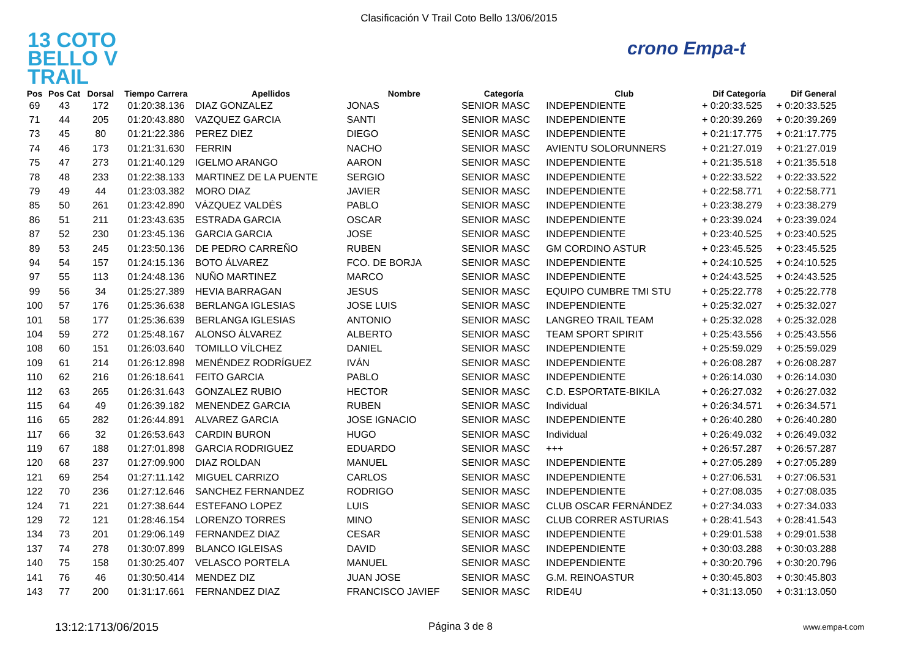Clasificación V Trail Coto Bello 13/06/2015
13 COTO
BELLO V TRAIL
crono Empa-t
| Pos | Pos Cat | Dorsal | Tiempo Carrera | Apellidos | Nombre | Categoría | Club | Dif Categoría | Dif General |
| --- | --- | --- | --- | --- | --- | --- | --- | --- | --- |
| 69 | 43 | 172 | 01:20:38.136 | DIAZ GONZALEZ | JONAS | SENIOR MASC | INDEPENDIENTE | + 0:20:33.525 | + 0:20:33.525 |
| 71 | 44 | 205 | 01:20:43.880 | VAZQUEZ GARCIA | SANTI | SENIOR MASC | INDEPENDIENTE | + 0:20:39.269 | + 0:20:39.269 |
| 73 | 45 | 80 | 01:21:22.386 | PEREZ DIEZ | DIEGO | SENIOR MASC | INDEPENDIENTE | + 0:21:17.775 | + 0:21:17.775 |
| 74 | 46 | 173 | 01:21:31.630 | FERRIN | NACHO | SENIOR MASC | AVIENTU SOLORUNNERS | + 0:21:27.019 | + 0:21:27.019 |
| 75 | 47 | 273 | 01:21:40.129 | IGELMO ARANGO | AARON | SENIOR MASC | INDEPENDIENTE | + 0:21:35.518 | + 0:21:35.518 |
| 78 | 48 | 233 | 01:22:38.133 | MARTINEZ DE LA PUENTE | SERGIO | SENIOR MASC | INDEPENDIENTE | + 0:22:33.522 | + 0:22:33.522 |
| 79 | 49 | 44 | 01:23:03.382 | MORO DIAZ | JAVIER | SENIOR MASC | INDEPENDIENTE | + 0:22:58.771 | + 0:22:58.771 |
| 85 | 50 | 261 | 01:23:42.890 | VÁZQUEZ VALDÉS | PABLO | SENIOR MASC | INDEPENDIENTE | + 0:23:38.279 | + 0:23:38.279 |
| 86 | 51 | 211 | 01:23:43.635 | ESTRADA GARCIA | OSCAR | SENIOR MASC | INDEPENDIENTE | + 0:23:39.024 | + 0:23:39.024 |
| 87 | 52 | 230 | 01:23:45.136 | GARCIA GARCIA | JOSE | SENIOR MASC | INDEPENDIENTE | + 0:23:40.525 | + 0:23:40.525 |
| 89 | 53 | 245 | 01:23:50.136 | DE PEDRO CARREÑO | RUBEN | SENIOR MASC | GM CORDINO ASTUR | + 0:23:45.525 | + 0:23:45.525 |
| 94 | 54 | 157 | 01:24:15.136 | BOTO ÁLVAREZ | FCO. DE BORJA | SENIOR MASC | INDEPENDIENTE | + 0:24:10.525 | + 0:24:10.525 |
| 97 | 55 | 113 | 01:24:48.136 | NUÑO MARTINEZ | MARCO | SENIOR MASC | INDEPENDIENTE | + 0:24:43.525 | + 0:24:43.525 |
| 99 | 56 | 34 | 01:25:27.389 | HEVIA BARRAGAN | JESUS | SENIOR MASC | EQUIPO CUMBRE TMI STU | + 0:25:22.778 | + 0:25:22.778 |
| 100 | 57 | 176 | 01:25:36.638 | BERLANGA IGLESIAS | JOSE LUIS | SENIOR MASC | INDEPENDIENTE | + 0:25:32.027 | + 0:25:32.027 |
| 101 | 58 | 177 | 01:25:36.639 | BERLANGA IGLESIAS | ANTONIO | SENIOR MASC | LANGREO TRAIL TEAM | + 0:25:32.028 | + 0:25:32.028 |
| 104 | 59 | 272 | 01:25:48.167 | ALONSO ÁLVAREZ | ALBERTO | SENIOR MASC | TEAM SPORT SPIRIT | + 0:25:43.556 | + 0:25:43.556 |
| 108 | 60 | 151 | 01:26:03.640 | TOMILLO VÍLCHEZ | DANIEL | SENIOR MASC | INDEPENDIENTE | + 0:25:59.029 | + 0:25:59.029 |
| 109 | 61 | 214 | 01:26:12.898 | MENÉNDEZ RODRÍGUEZ | IVÁN | SENIOR MASC | INDEPENDIENTE | + 0:26:08.287 | + 0:26:08.287 |
| 110 | 62 | 216 | 01:26:18.641 | FEITO GARCIA | PABLO | SENIOR MASC | INDEPENDIENTE | + 0:26:14.030 | + 0:26:14.030 |
| 112 | 63 | 265 | 01:26:31.643 | GONZALEZ RUBIO | HECTOR | SENIOR MASC | C.D. ESPORTATE-BIKILA | + 0:26:27.032 | + 0:26:27.032 |
| 115 | 64 | 49 | 01:26:39.182 | MENENDEZ GARCIA | RUBEN | SENIOR MASC | Individual | + 0:26:34.571 | + 0:26:34.571 |
| 116 | 65 | 282 | 01:26:44.891 | ALVAREZ GARCIA | JOSE IGNACIO | SENIOR MASC | INDEPENDIENTE | + 0:26:40.280 | + 0:26:40.280 |
| 117 | 66 | 32 | 01:26:53.643 | CARDIN BURON | HUGO | SENIOR MASC | Individual | + 0:26:49.032 | + 0:26:49.032 |
| 119 | 67 | 188 | 01:27:01.898 | GARCIA RODRIGUEZ | EDUARDO | SENIOR MASC | +++ | + 0:26:57.287 | + 0:26:57.287 |
| 120 | 68 | 237 | 01:27:09.900 | DIAZ ROLDAN | MANUEL | SENIOR MASC | INDEPENDIENTE | + 0:27:05.289 | + 0:27:05.289 |
| 121 | 69 | 254 | 01:27:11.142 | MIGUEL CARRIZO | CARLOS | SENIOR MASC | INDEPENDIENTE | + 0:27:06.531 | + 0:27:06.531 |
| 122 | 70 | 236 | 01:27:12.646 | SANCHEZ FERNANDEZ | RODRIGO | SENIOR MASC | INDEPENDIENTE | + 0:27:08.035 | + 0:27:08.035 |
| 124 | 71 | 221 | 01:27:38.644 | ESTEFANO LOPEZ | LUIS | SENIOR MASC | CLUB OSCAR FERNÁNDEZ | + 0:27:34.033 | + 0:27:34.033 |
| 129 | 72 | 121 | 01:28:46.154 | LORENZO TORRES | MINO | SENIOR MASC | CLUB CORRER ASTURIAS | + 0:28:41.543 | + 0:28:41.543 |
| 134 | 73 | 201 | 01:29:06.149 | FERNANDEZ DIAZ | CESAR | SENIOR MASC | INDEPENDIENTE | + 0:29:01.538 | + 0:29:01.538 |
| 137 | 74 | 278 | 01:30:07.899 | BLANCO IGLEISAS | DAVID | SENIOR MASC | INDEPENDIENTE | + 0:30:03.288 | + 0:30:03.288 |
| 140 | 75 | 158 | 01:30:25.407 | VELASCO PORTELA | MANUEL | SENIOR MASC | INDEPENDIENTE | + 0:30:20.796 | + 0:30:20.796 |
| 141 | 76 | 46 | 01:30:50.414 | MENDEZ DIZ | JUAN JOSE | SENIOR MASC | G.M. REINOASTUR | + 0:30:45.803 | + 0:30:45.803 |
| 143 | 77 | 200 | 01:31:17.661 | FERNANDEZ DIAZ | FRANCISCO JAVIEF | SENIOR MASC | RIDE4U | + 0:31:13.050 | + 0:31:13.050 |
13:12:1713/06/2015 Página 3 de 8 www.empa-t.com